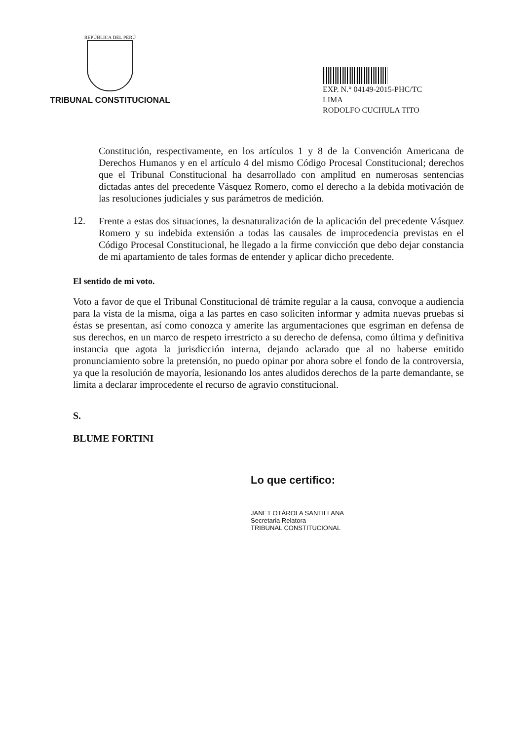REPÚBLICA DEL PERÚ
TRIBUNAL CONSTITUCIONAL
EXP. N.° 04149-2015-PHC/TC
LIMA
RODOLFO CUCHULA TITO
Constitución, respectivamente, en los artículos 1 y 8 de la Convención Americana de Derechos Humanos y en el artículo 4 del mismo Código Procesal Constitucional; derechos que el Tribunal Constitucional ha desarrollado con amplitud en numerosas sentencias dictadas antes del precedente Vásquez Romero, como el derecho a la debida motivación de las resoluciones judiciales y sus parámetros de medición.
12.
Frente a estas dos situaciones, la desnaturalización de la aplicación del precedente Vásquez Romero y su indebida extensión a todas las causales de improcedencia previstas en el Código Procesal Constitucional, he llegado a la firme convicción que debo dejar constancia de mi apartamiento de tales formas de entender y aplicar dicho precedente.
El sentido de mi voto.
Voto a favor de que el Tribunal Constitucional dé trámite regular a la causa, convoque a audiencia para la vista de la misma, oiga a las partes en caso soliciten informar y admita nuevas pruebas si éstas se presentan, así como conozca y amerite las argumentaciones que esgriman en defensa de sus derechos, en un marco de respeto irrestricto a su derecho de defensa, como última y definitiva instancia que agota la jurisdicción interna, dejando aclarado que al no haberse emitido pronunciamiento sobre la pretensión, no puedo opinar por ahora sobre el fondo de la controversia, ya que la resolución de mayoría, lesionando los antes aludidos derechos de la parte demandante, se limita a declarar improcedente el recurso de agravio constitucional.
S.
BLUME FORTINI
Lo que certifico:
JANET OTÁROLA SANTILLANA
Secretaria Relatora
TRIBUNAL CONSTITUCIONAL